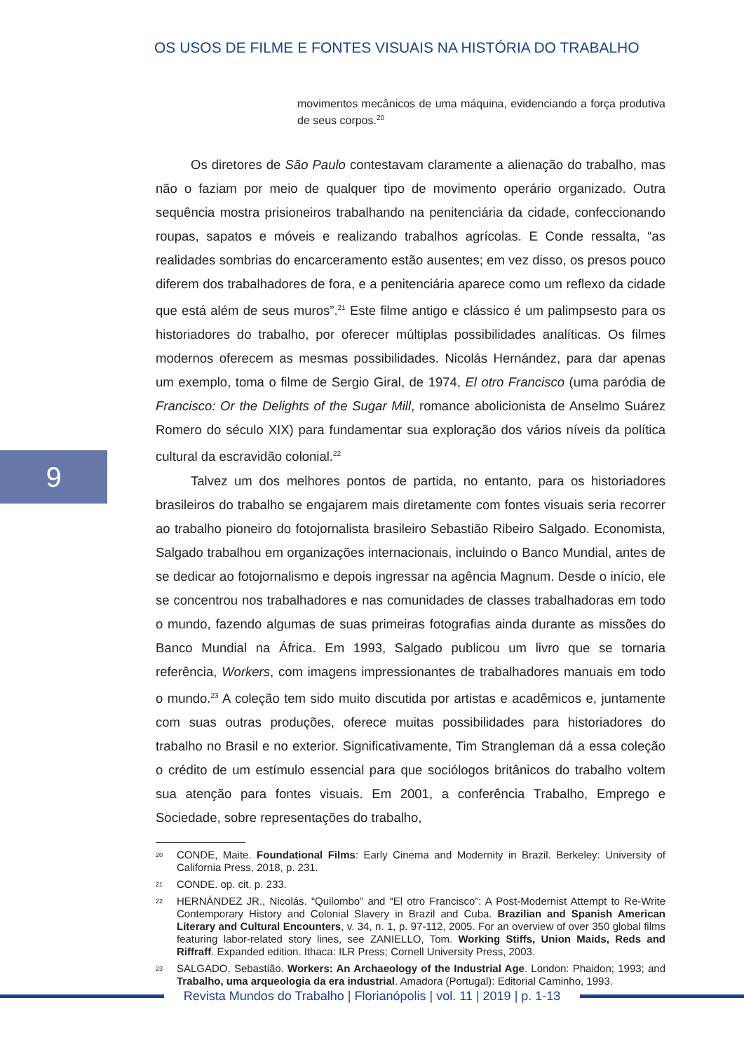OS USOS DE FILME E FONTES VISUAIS NA HISTÓRIA DO TRABALHO
9
movimentos mecânicos de uma máquina, evidenciando a força produtiva de seus corpos.<sup>20</sup>
Os diretores de São Paulo contestavam claramente a alienação do trabalho, mas não o faziam por meio de qualquer tipo de movimento operário organizado. Outra sequência mostra prisioneiros trabalhando na penitenciária da cidade, confeccionando roupas, sapatos e móveis e realizando trabalhos agrícolas. E Conde ressalta, “as realidades sombrias do encarceramento estão ausentes; em vez disso, os presos pouco diferem dos trabalhadores de fora, e a penitenciária aparece como um reflexo da cidade que está além de seus muros”.<sup>21</sup> Este filme antigo e clássico é um palimpsesto para os historiadores do trabalho, por oferecer múltiplas possibilidades analíticas. Os filmes modernos oferecem as mesmas possibilidades. Nicolás Hernández, para dar apenas um exemplo, toma o filme de Sergio Giral, de 1974, El otro Francisco (uma paródia de Francisco: Or the Delights of the Sugar Mill, romance abolicionista de Anselmo Suárez Romero do século XIX) para fundamentar sua exploração dos vários níveis da política cultural da escravidão colonial.<sup>22</sup>
Talvez um dos melhores pontos de partida, no entanto, para os historiadores brasileiros do trabalho se engajarem mais diretamente com fontes visuais seria recorrer ao trabalho pioneiro do fotojornalista brasileiro Sebastião Ribeiro Salgado. Economista, Salgado trabalhou em organizações internacionais, incluindo o Banco Mundial, antes de se dedicar ao fotojornalismo e depois ingressar na agência Magnum. Desde o início, ele se concentrou nos trabalhadores e nas comunidades de classes trabalhadoras em todo o mundo, fazendo algumas de suas primeiras fotografias ainda durante as missões do Banco Mundial na África. Em 1993, Salgado publicou um livro que se tornaria referência, Workers, com imagens impressionantes de trabalhadores manuais em todo o mundo.<sup>23</sup> A coleção tem sido muito discutida por artistas e acadêmicos e, juntamente com suas outras produções, oferece muitas possibilidades para historiadores do trabalho no Brasil e no exterior. Significativamente, Tim Strangleman dá a essa coleção o crédito de um estímulo essencial para que sociólogos britânicos do trabalho voltem sua atenção para fontes visuais. Em 2001, a conferência Trabalho, Emprego e Sociedade, sobre representações do trabalho,
20
CONDE, Maite. Foundational Films: Early Cinema and Modernity in Brazil. Berkeley: University of California Press, 2018, p. 231.
21
CONDE. op. cit. p. 233.
22
HERNÁNDEZ JR., Nicolás. “Quilombo” and “El otro Francisco”: A Post-Modernist Attempt to Re-Write Contemporary History and Colonial Slavery in Brazil and Cuba. Brazilian and Spanish American Literary and Cultural Encounters, v. 34, n. 1, p. 97-112, 2005. For an overview of over 350 global films featuring labor-related story lines, see ZANIELLO, Tom. Working Stiffs, Union Maids, Reds and Riffraff. Expanded edition. Ithaca: ILR Press; Cornell University Press, 2003.
23
SALGADO, Sebastião. Workers: An Archaeology of the Industrial Age. London: Phaidon; 1993; and Trabalho, uma arqueologia da era industrial. Amadora (Portugal): Editorial Caminho, 1993.
Revista Mundos do Trabalho | Florianópolis | vol. 11 | 2019 | p. 1-13